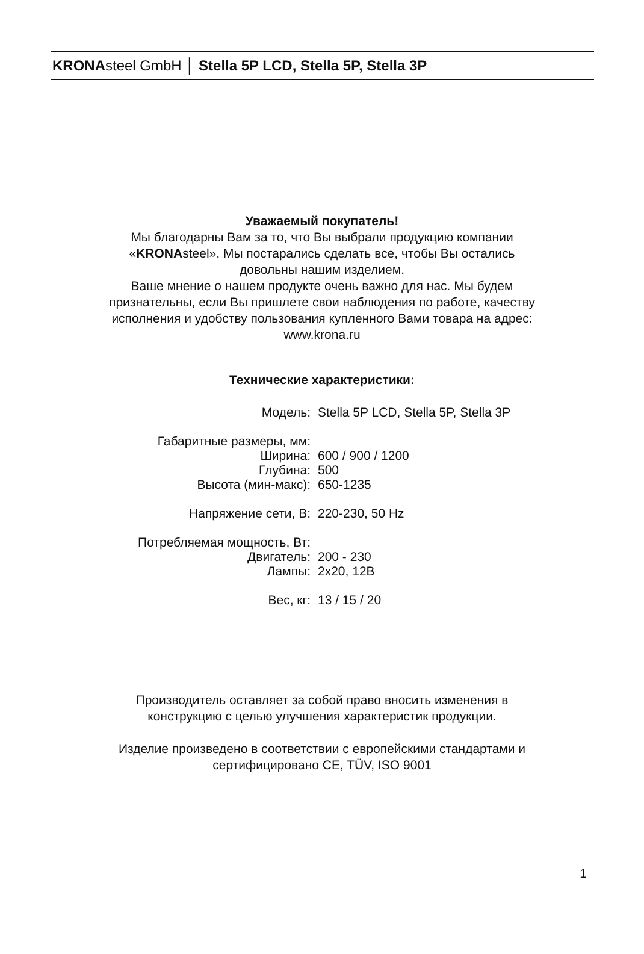KRONAsteel GmbH │ Stella 5P LCD, Stella 5P, Stella 3P
Уважаемый покупатель!
Мы благодарны Вам за то, что Вы выбрали продукцию компании
«KRONAsteel». Мы постарались сделать все, чтобы Вы остались
довольны нашим изделием.
Ваше мнение о нашем продукте очень важно для нас. Мы будем
признательны, если Вы пришлете свои наблюдения по работе, качеству
исполнения и удобству пользования купленного Вами товара на адрес:
www.krona.ru
Технические характеристики:
| Модель: | Stella 5P LCD, Stella 5P, Stella 3P |
| Габаритные размеры, мм: | |
| Ширина: | 600 / 900 / 1200 |
| Глубина: | 500 |
| Высота (мин-макс): | 650-1235 |
| Напряжение сети, В: | 220-230, 50 Hz |
| Потребляемая мощность, Вт: | |
| Двигатель: | 200 - 230 |
| Лампы: | 2x20, 12В |
| Вес, кг: | 13 / 15 / 20 |
Производитель оставляет за собой право вносить изменения в
конструкцию с целью улучшения характеристик продукции.
Изделие произведено в соответствии с европейскими стандартами и
сертифицировано CE, TÜV, ISO 9001
1